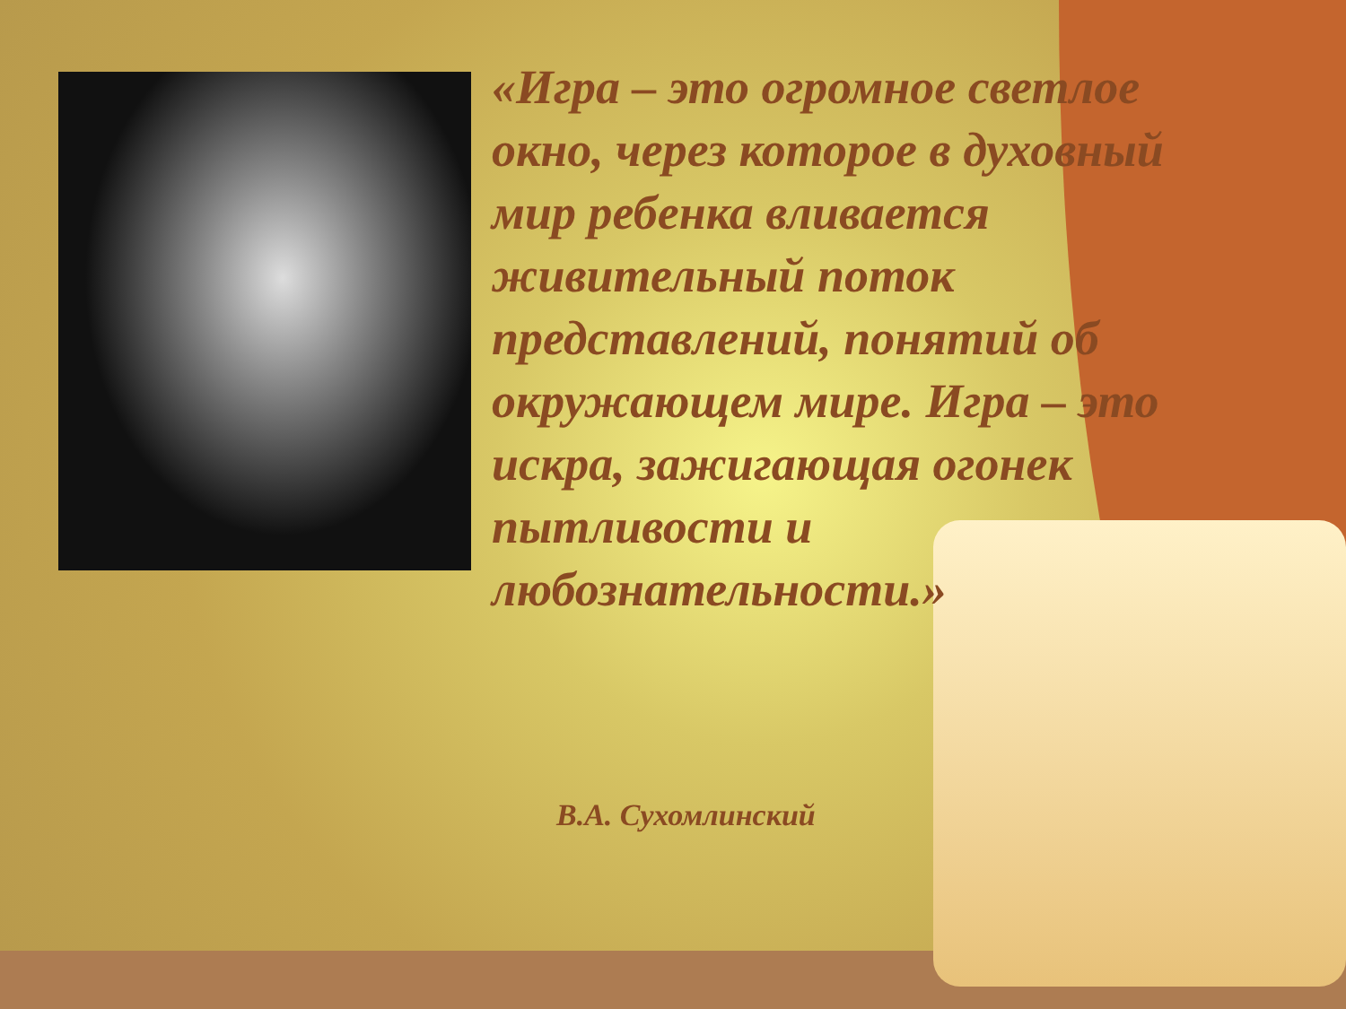«Игра – это огромное светлое окно, через которое в духовный мир ребенка вливается живительный поток представлений, понятий об окружающем мире. Игра – это искра, зажигающая огонек пытливости и любознательности.»
В.А. Сухомлинский